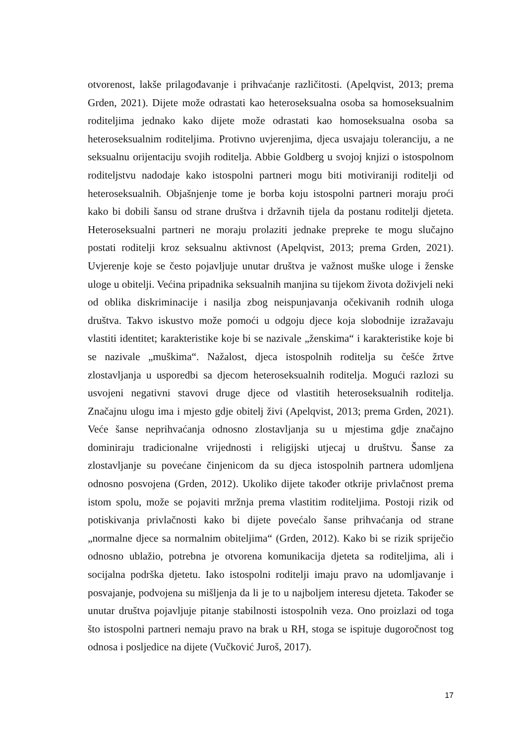otvorenost, lakše prilagođavanje i prihvaćanje različitosti. (Apelqvist, 2013; prema Grden, 2021). Dijete može odrastati kao heteroseksualna osoba sa homoseksualnim roditeljima jednako kako dijete može odrastati kao homoseksualna osoba sa heteroseksualnim roditeljima. Protivno uvjerenjima, djeca usvajaju toleranciju, a ne seksualnu orijentaciju svojih roditelja. Abbie Goldberg u svojoj knjizi o istospolnom roditeljstvu nadodaje kako istospolni partneri mogu biti motiviraniji roditelji od heteroseksualnih. Objašnjenje tome je borba koju istospolni partneri moraju proći kako bi dobili šansu od strane društva i državnih tijela da postanu roditelji djeteta. Heteroseksualni partneri ne moraju prolaziti jednake prepreke te mogu slučajno postati roditelji kroz seksualnu aktivnost (Apelqvist, 2013; prema Grden, 2021). Uvjerenje koje se često pojavljuje unutar društva je važnost muške uloge i ženske uloge u obitelji. Većina pripadnika seksualnih manjina su tijekom života doživjeli neki od oblika diskriminacije i nasilja zbog neispunjavanja očekivanih rodnih uloga društva. Takvo iskustvo može pomoći u odgoju djece koja slobodnije izražavaju vlastiti identitet; karakteristike koje bi se nazivale „ženskima“ i karakteristike koje bi se nazivale „muškima“. Nažalost, djeca istospolnih roditelja su češće žrtve zlostavljanja u usporedbi sa djecom heteroseksualnih roditelja. Mogući razlozi su usvojeni negativni stavovi druge djece od vlastitih heteroseksualnih roditelja. Značajnu ulogu ima i mjesto gdje obitelj živi (Apelqvist, 2013; prema Grden, 2021). Veće šanse neprihvaćanja odnosno zlostavljanja su u mjestima gdje značajno dominiraju tradicionalne vrijednosti i religijski utjecaj u društvu. Šanse za zlostavljanje su povećane činjenicom da su djeca istospolnih partnera udomljena odnosno posvojena (Grden, 2012). Ukoliko dijete također otkrije privlačnost prema istom spolu, može se pojaviti mržnja prema vlastitim roditeljima. Postoji rizik od potiskivanja privlačnosti kako bi dijete povećalo šanse prihvaćanja od strane „normalne djece sa normalnim obiteljima“ (Grden, 2012). Kako bi se rizik spriječio odnosno ublažio, potrebna je otvorena komunikacija djeteta sa roditeljima, ali i socijalna podrška djetetu. Iako istospolni roditelji imaju pravo na udomljavanje i posvajanje, podvojena su mišljenja da li je to u najboljem interesu djeteta. Također se unutar društva pojavljuje pitanje stabilnosti istospolnih veza. Ono proizlazi od toga što istospolni partneri nemaju pravo na brak u RH, stoga se ispituje dugoročnost tog odnosa i posljedice na dijete (Vučković Juroš, 2017).
17